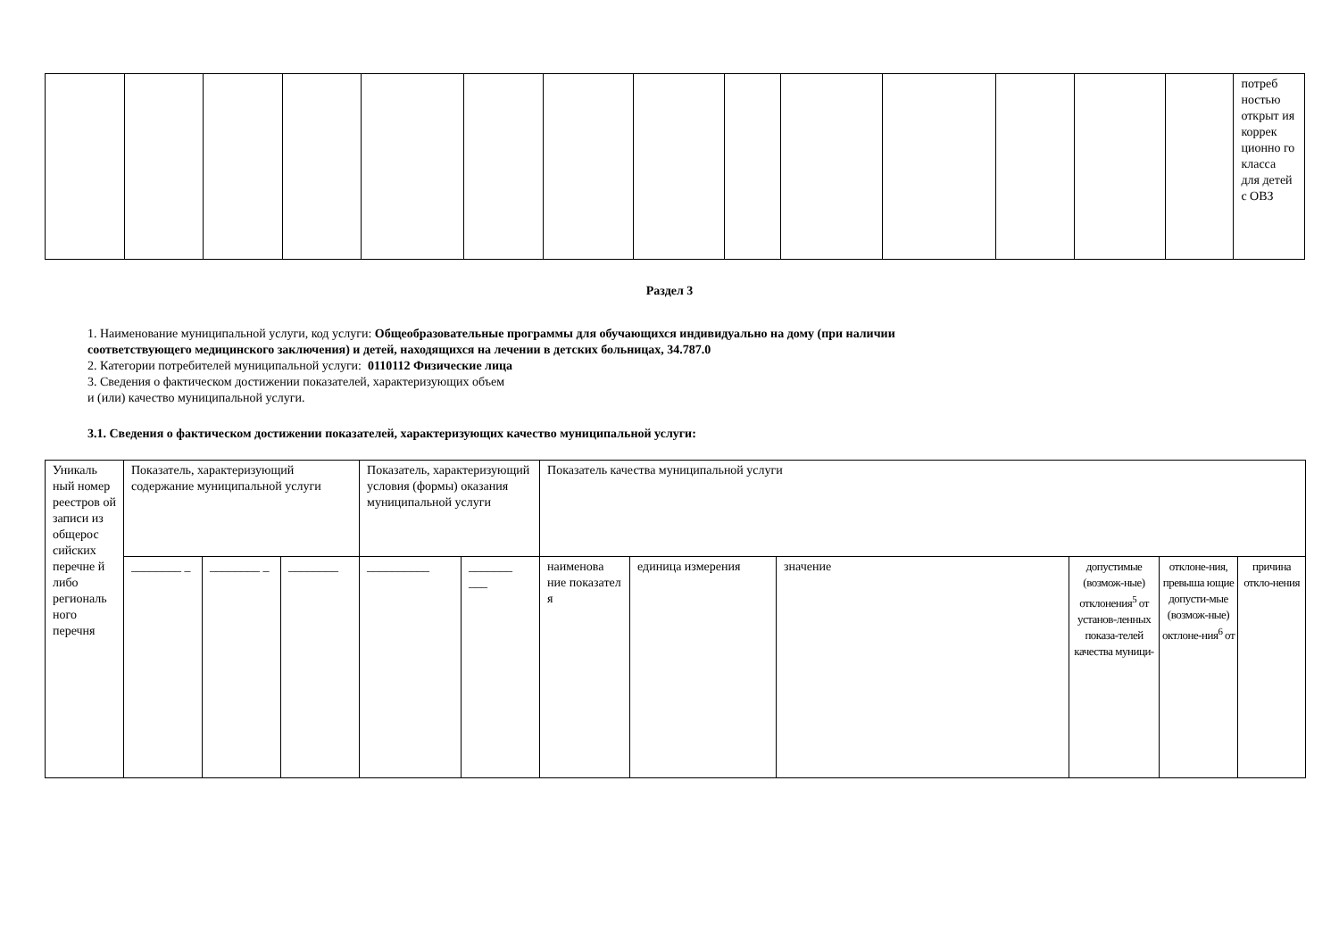| | | | | | | | | | | | | | | потреб ностью открыт ия коррек ционно го класса для детей с ОВЗ |
Раздел 3
1. Наименование муниципальной услуги, код услуги: Общеобразовательные программы для обучающихся индивидуально на дому (при наличии
соответствующего медицинского заключения) и детей, находящихся на лечении в детских больницах, 34.787.0
2. Категории потребителей муниципальной услуги: 0110112 Физические лица
3. Сведения о фактическом достижении показателей, характеризующих объем
и (или) качество муниципальной услуги.
3.1. Сведения о фактическом достижении показателей, характеризующих качество муниципальной услуги:
| Уникаль ный номер реестров ой записи из общерос сийских перечне й либо региональ ного перечня | Показатель, характеризующий содержание муниципальной услуги | | | Показатель, характеризующий условия (формы) оказания муниципальной услуги | | Показатель качества муниципальной услуги | | | | | |
| | ________ _ | ________ _ | ________ | __________ | _______ ___ | наименова ние показател я | единица измерения | значение | допустимые (возмож-ные) отклонения<sup>5</sup> от установ-ленных показа-телей качества муници- | отклоне-ния, превыша ющие допусти-мые (возмож-ные) октлоне-ния<sup>6</sup> от | причина откло-нения |